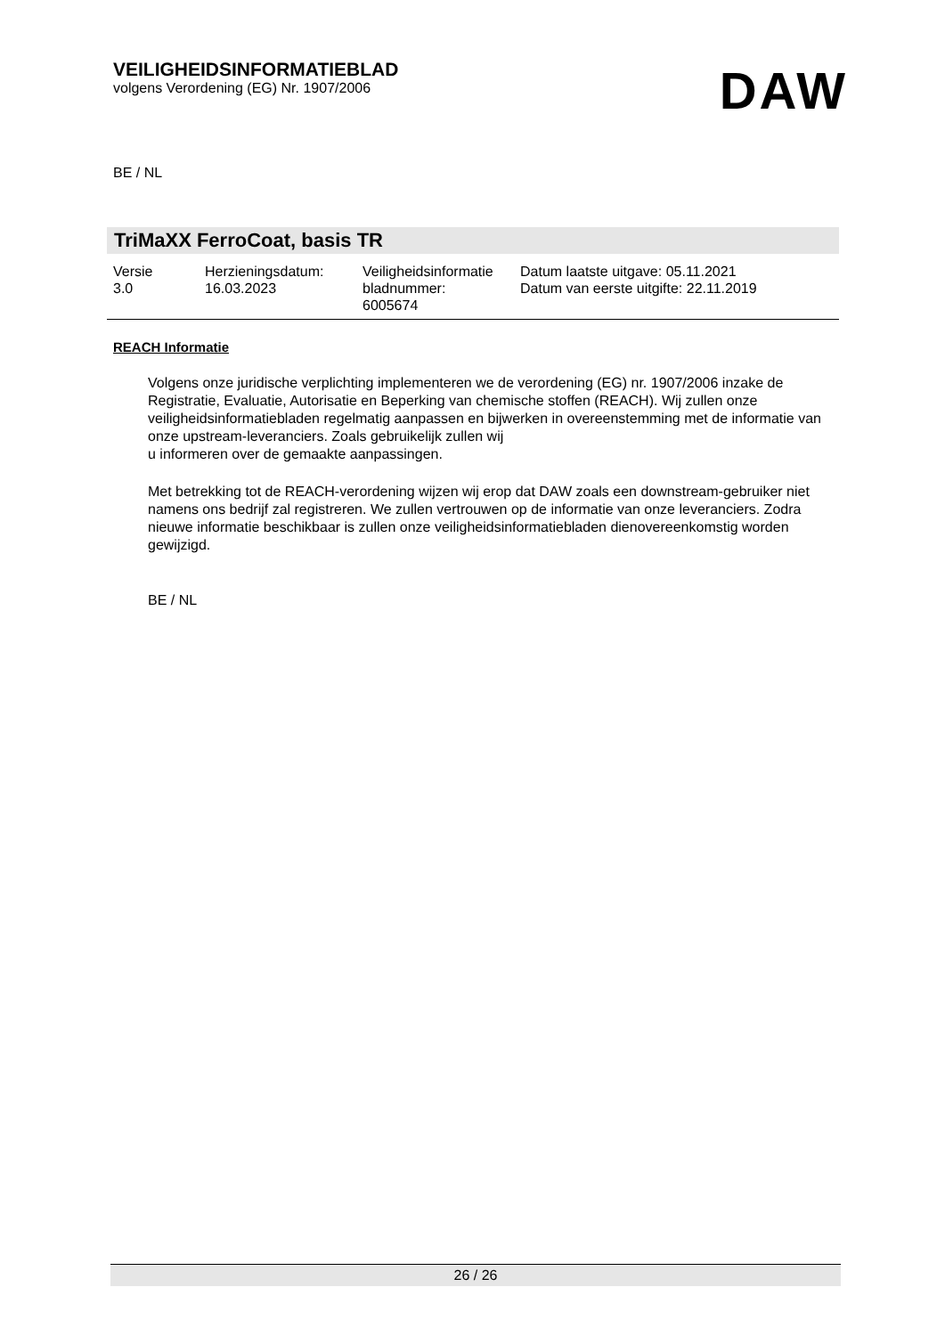VEILIGHEIDSINFORMATIEBLAD
volgens Verordening (EG) Nr. 1907/2006
DAW
BE / NL
TriMaXX FerroCoat, basis TR
| Versie 3.0 | Herzieningsdatum: 16.03.2023 | Veiligheidsinformatie bladnummer: 6005674 | Datum laatste uitgave: 05.11.2021 Datum van eerste uitgifte: 22.11.2019 |
REACH Informatie
Volgens onze juridische verplichting implementeren we de verordening (EG) nr. 1907/2006 inzake de Registratie, Evaluatie, Autorisatie en Beperking van chemische stoffen (REACH). Wij zullen onze veiligheidsinformatiebladen regelmatig aanpassen en bijwerken in overeenstemming met de informatie van onze upstream-leveranciers. Zoals gebruikelijk zullen wij
u informeren over de gemaakte aanpassingen.
Met betrekking tot de REACH-verordening wijzen wij erop dat DAW zoals een downstream-gebruiker niet namens ons bedrijf zal registreren. We zullen vertrouwen op de informatie van onze leveranciers. Zodra nieuwe informatie beschikbaar is zullen onze veiligheidsinformatiebladen dienovereenkomstig worden gewijzigd.
BE / NL
26 / 26